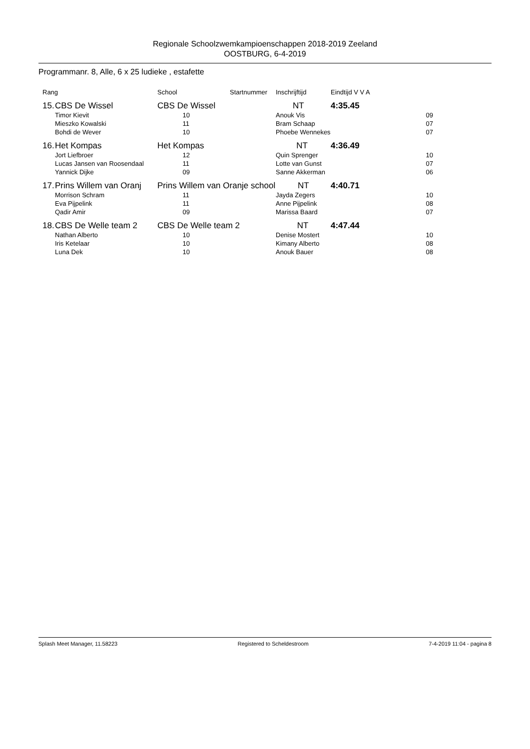Regionale Schoolzwemkampioenschappen 2018-2019 Zeeland
OOSTBURG, 6-4-2019
Programmanr. 8, Alle, 6 x 25 ludieke , estafette
| Rang | | School | Startnummer | Inschrijftijd | Eindtijd V V A | |
| --- | --- | --- | --- | --- | --- | --- |
| 15. | CBS De Wissel | CBS De Wissel NT | | | 4:35.45 | |
| | Timor Kievit | 10 | | Anouk Vis | | 09 |
| | Mieszko Kowalski | 11 | | Bram Schaap | | 07 |
| | Bohdi de Wever | 10 | | Phoebe Wennekes | | 07 |
| 16. | Het Kompas | Het Kompas NT | | | 4:36.49 | |
| | Jort Liefbroer | 12 | | Quin Sprenger | | 10 |
| | Lucas Jansen van Roosendaal | 11 | | Lotte van Gunst | | 07 |
| | Yannick Dijke | 09 | | Sanne Akkerman | | 06 |
| 17. | Prins Willem van Oranj | Prins Willem van Oranje school NT | | | 4:40.71 | |
| | Morrison Schram | 11 | | Jayda Zegers | | 10 |
| | Eva Pijpelink | 11 | | Anne Pijpelink | | 08 |
| | Qadir Amir | 09 | | Marissa Baard | | 07 |
| 18. | CBS De Welle team 2 | CBS De Welle team 2 NT | | | 4:47.44 | |
| | Nathan Alberto | 10 | | Denise Mostert | | 10 |
| | Iris Ketelaar | 10 | | Kimany Alberto | | 08 |
| | Luna Dek | 10 | | Anouk Bauer | | 08 |
Splash Meet Manager, 11.58223 Registered to Scheldestroom 7-4-2019 11:04 - pagina 8